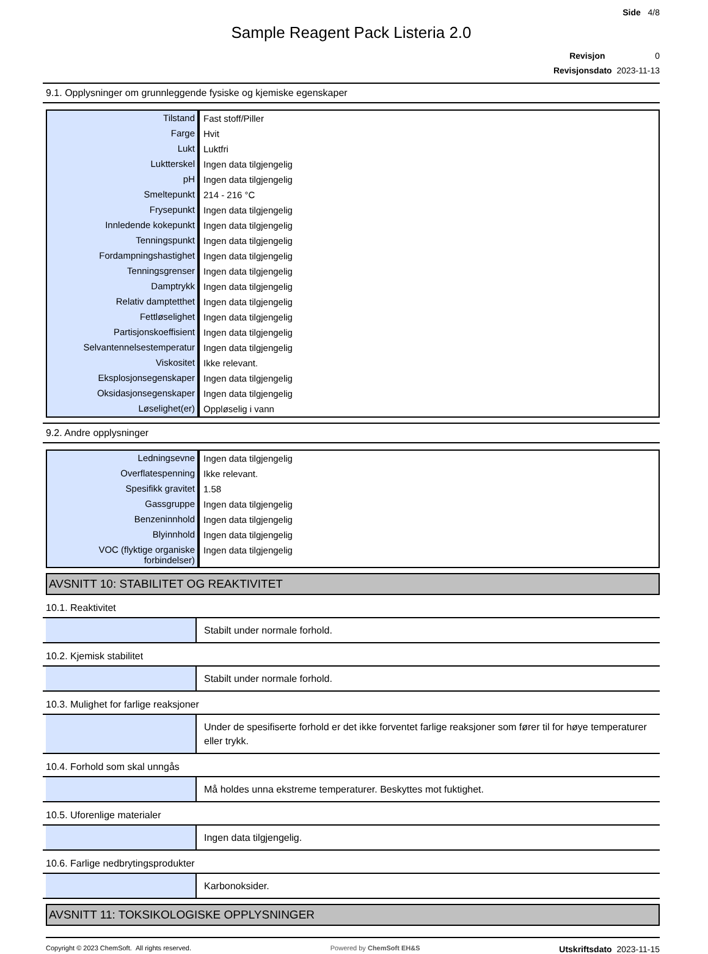Side 4/8
Sample Reagent Pack Listeria 2.0
Revisjon 0
Revisjonsdato 2023-11-13
9.1. Opplysninger om grunnleggende fysiske og kjemiske egenskaper
| Tilstand | Fast stoff/Piller |
| Farge | Hvit |
| Lukt | Luktfri |
| Luktterskel | Ingen data tilgjengelig |
| pH | Ingen data tilgjengelig |
| Smeltepunkt | 214 - 216 °C |
| Frysepunkt | Ingen data tilgjengelig |
| Innledende kokepunkt | Ingen data tilgjengelig |
| Tenningspunkt | Ingen data tilgjengelig |
| Fordampningshastighet | Ingen data tilgjengelig |
| Tenningsgrenser | Ingen data tilgjengelig |
| Damptrykk | Ingen data tilgjengelig |
| Relativ damptetthet | Ingen data tilgjengelig |
| Fettløselighet | Ingen data tilgjengelig |
| Partisjonskoeffisient | Ingen data tilgjengelig |
| Selvantennelsestemperatur | Ingen data tilgjengelig |
| Viskositet | Ikke relevant. |
| Eksplosjonsegenskaper | Ingen data tilgjengelig |
| Oksidasjonsegenskaper | Ingen data tilgjengelig |
| Løselighet(er) | Oppløselig i vann |
9.2. Andre opplysninger
| Ledningsevne | Ingen data tilgjengelig |
| Overflatespenning | Ikke relevant. |
| Spesifikk gravitet | 1.58 |
| Gassgruppe | Ingen data tilgjengelig |
| Benzeninnhold | Ingen data tilgjengelig |
| Blyinnhold | Ingen data tilgjengelig |
| VOC (flyktige organiske forbindelser) | Ingen data tilgjengelig |
AVSNITT 10: STABILITET OG REAKTIVITET
10.1. Reaktivitet
Stabilt under normale forhold.
10.2. Kjemisk stabilitet
Stabilt under normale forhold.
10.3. Mulighet for farlige reaksjoner
Under de spesifiserte forhold er det ikke forventet farlige reaksjoner som fører til for høye temperaturer eller trykk.
10.4. Forhold som skal unngås
Må holdes unna ekstreme temperaturer. Beskyttes mot fuktighet.
10.5. Uforenlige materialer
Ingen data tilgjengelig.
10.6. Farlige nedbrytingsprodukter
Karbonoksider.
AVSNITT 11: TOKSIKOLOGISKE OPPLYSNINGER
Copyright © 2023 ChemSoft. All rights reserved. Powered by ChemSoft EH&S Utskriftsdato 2023-11-15